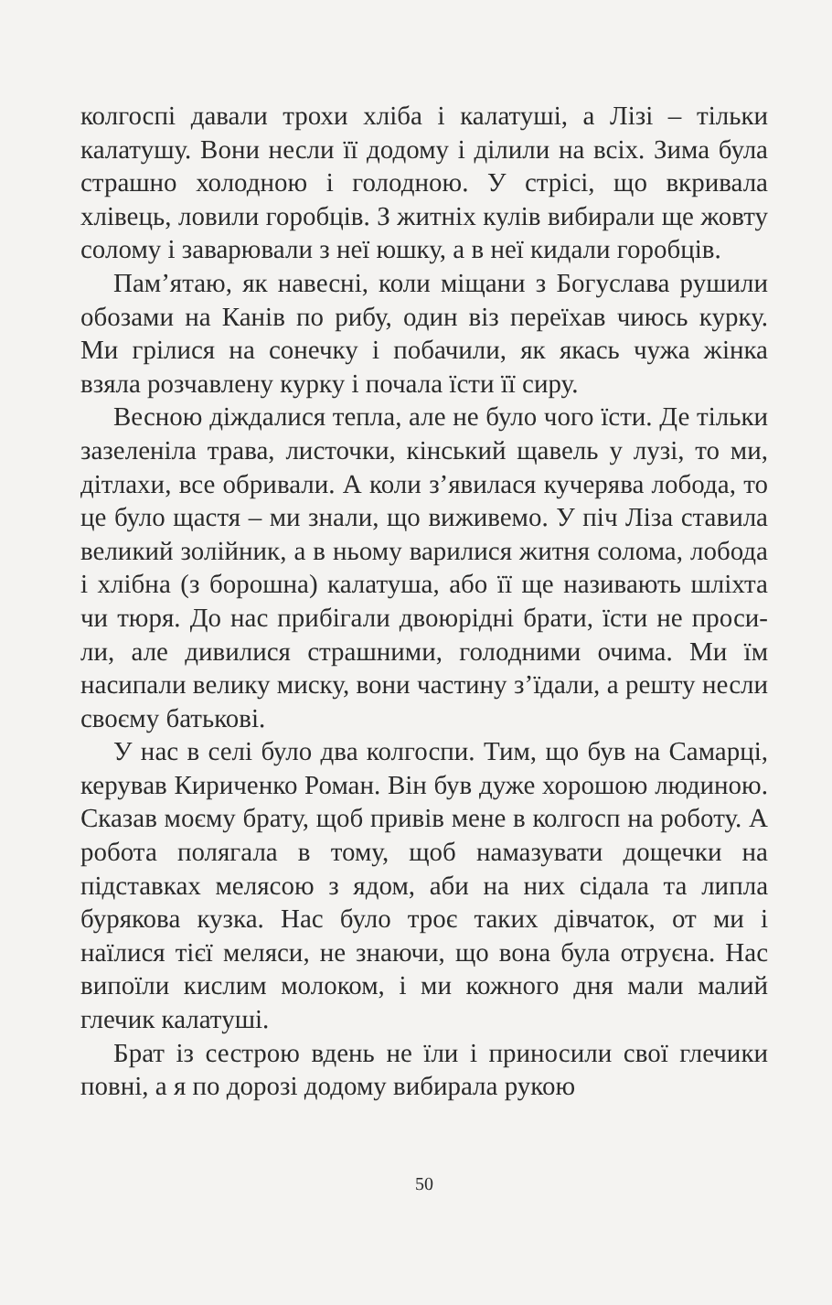колгоспі давали трохи хліба і калатуші, а Лізі – тільки калатушу. Вони несли її додому і ділили на всіх. Зима була страшно холодною і голодною. У стрісі, що вкривала хлівець, ловили горобців. З житніх кулів вибирали ще жовту солому і заварювали з неї юшку, а в неї кидали горобців.
Пам’ятаю, як навесні, коли міщани з Богуслава рушили обозами на Канів по рибу, один віз переїхав чиюсь курку. Ми грілися на сонечку і побачили, як якась чужа жінка взяла розчавлену курку і почала їсти її сиру.
Весною діждалися тепла, але не було чого їсти. Де тільки зазеленіла трава, листочки, кінський щавель у лузі, то ми, дітлахи, все обривали. А коли з’явилася кучерява лобода, то це було щастя – ми знали, що виживемо. У піч Ліза ставила великий золійник, а в ньому варилися житня солома, лобода і хлібна (з борошна) калатуша, або її ще називають шліхта чи тюря. До нас прибігали двоюрідні брати, їсти не проси-ли, але дивилися страшними, голодними очима. Ми їм насипали велику миску, вони частину з’їдали, а решту несли своєму батькові.
У нас в селі було два колгоспи. Тим, що був на Самарці, керував Кириченко Роман. Він був дуже хорошою людиною. Сказав моєму брату, щоб привів мене в колгосп на роботу. А робота полягала в тому, щоб намазувати дощечки на підставках мелясою з ядом, аби на них сідала та липла бурякова кузка. Нас було троє таких дівчаток, от ми і наїлися тієї меляси, не знаючи, що вона була отруєна. Нас випоїли кислим молоком, і ми кожного дня мали малий глечик калатуші.
Брат із сестрою вдень не їли і приносили свої глечики повні, а я по дорозі додому вибирала рукою
50